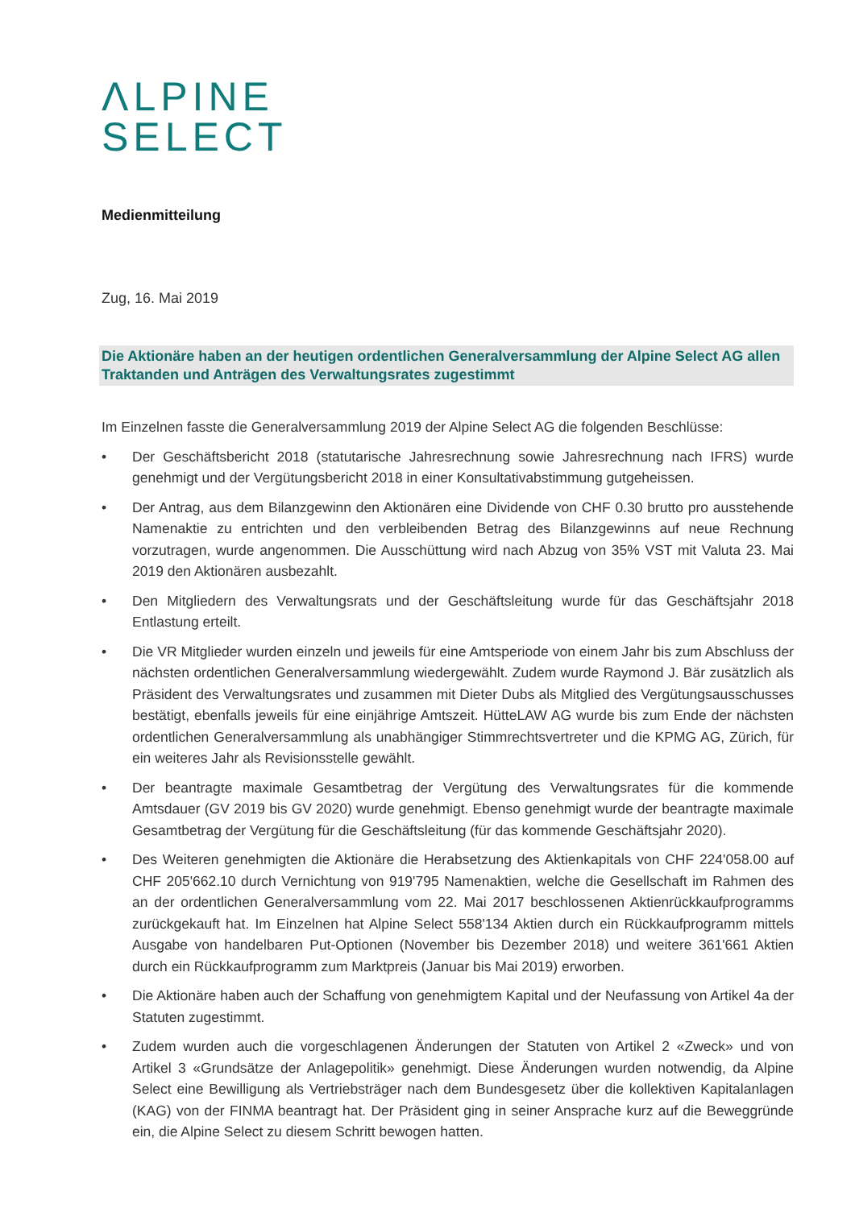ΛLPINE
SELECT
Medienmitteilung
Zug, 16. Mai 2019
Die Aktionäre haben an der heutigen ordentlichen Generalversammlung der Alpine Select AG allen Traktanden und Anträgen des Verwaltungsrates zugestimmt
Im Einzelnen fasste die Generalversammlung 2019 der Alpine Select AG die folgenden Beschlüsse:
• Der Geschäftsbericht 2018 (statutarische Jahresrechnung sowie Jahresrechnung nach IFRS) wurde genehmigt und der Vergütungsbericht 2018 in einer Konsultativabstimmung gutgeheissen.
• Der Antrag, aus dem Bilanzgewinn den Aktionären eine Dividende von CHF 0.30 brutto pro ausstehende Namenaktie zu entrichten und den verbleibenden Betrag des Bilanzgewinns auf neue Rechnung vorzutragen, wurde angenommen. Die Ausschüttung wird nach Abzug von 35% VST mit Valuta 23. Mai 2019 den Aktionären ausbezahlt.
• Den Mitgliedern des Verwaltungsrats und der Geschäftsleitung wurde für das Geschäftsjahr 2018 Entlastung erteilt.
• Die VR Mitglieder wurden einzeln und jeweils für eine Amtsperiode von einem Jahr bis zum Abschluss der nächsten ordentlichen Generalversammlung wiedergewählt. Zudem wurde Raymond J. Bär zusätzlich als Präsident des Verwaltungsrates und zusammen mit Dieter Dubs als Mitglied des Vergütungsausschusses bestätigt, ebenfalls jeweils für eine einjährige Amtszeit. HütteLAW AG wurde bis zum Ende der nächsten ordentlichen Generalversammlung als unabhängiger Stimmrechtsvertreter und die KPMG AG, Zürich, für ein weiteres Jahr als Revisionsstelle gewählt.
• Der beantragte maximale Gesamtbetrag der Vergütung des Verwaltungsrates für die kommende Amtsdauer (GV 2019 bis GV 2020) wurde genehmigt. Ebenso genehmigt wurde der beantragte maximale Gesamtbetrag der Vergütung für die Geschäftsleitung (für das kommende Geschäftsjahr 2020).
• Des Weiteren genehmigten die Aktionäre die Herabsetzung des Aktienkapitals von CHF 224'058.00 auf CHF 205'662.10 durch Vernichtung von 919'795 Namenaktien, welche die Gesellschaft im Rahmen des an der ordentlichen Generalversammlung vom 22. Mai 2017 beschlossenen Aktienrückkaufprogramms zurückgekauft hat. Im Einzelnen hat Alpine Select 558'134 Aktien durch ein Rückkaufprogramm mittels Ausgabe von handelbaren Put-Optionen (November bis Dezember 2018) und weitere 361'661 Aktien durch ein Rückkaufprogramm zum Marktpreis (Januar bis Mai 2019) erworben.
• Die Aktionäre haben auch der Schaffung von genehmigtem Kapital und der Neufassung von Artikel 4a der Statuten zugestimmt.
• Zudem wurden auch die vorgeschlagenen Änderungen der Statuten von Artikel 2 «Zweck» und von Artikel 3 «Grundsätze der Anlagepolitik» genehmigt. Diese Änderungen wurden notwendig, da Alpine Select eine Bewilligung als Vertriebsträger nach dem Bundesgesetz über die kollektiven Kapitalanlagen (KAG) von der FINMA beantragt hat. Der Präsident ging in seiner Ansprache kurz auf die Beweggründe ein, die Alpine Select zu diesem Schritt bewogen hatten.